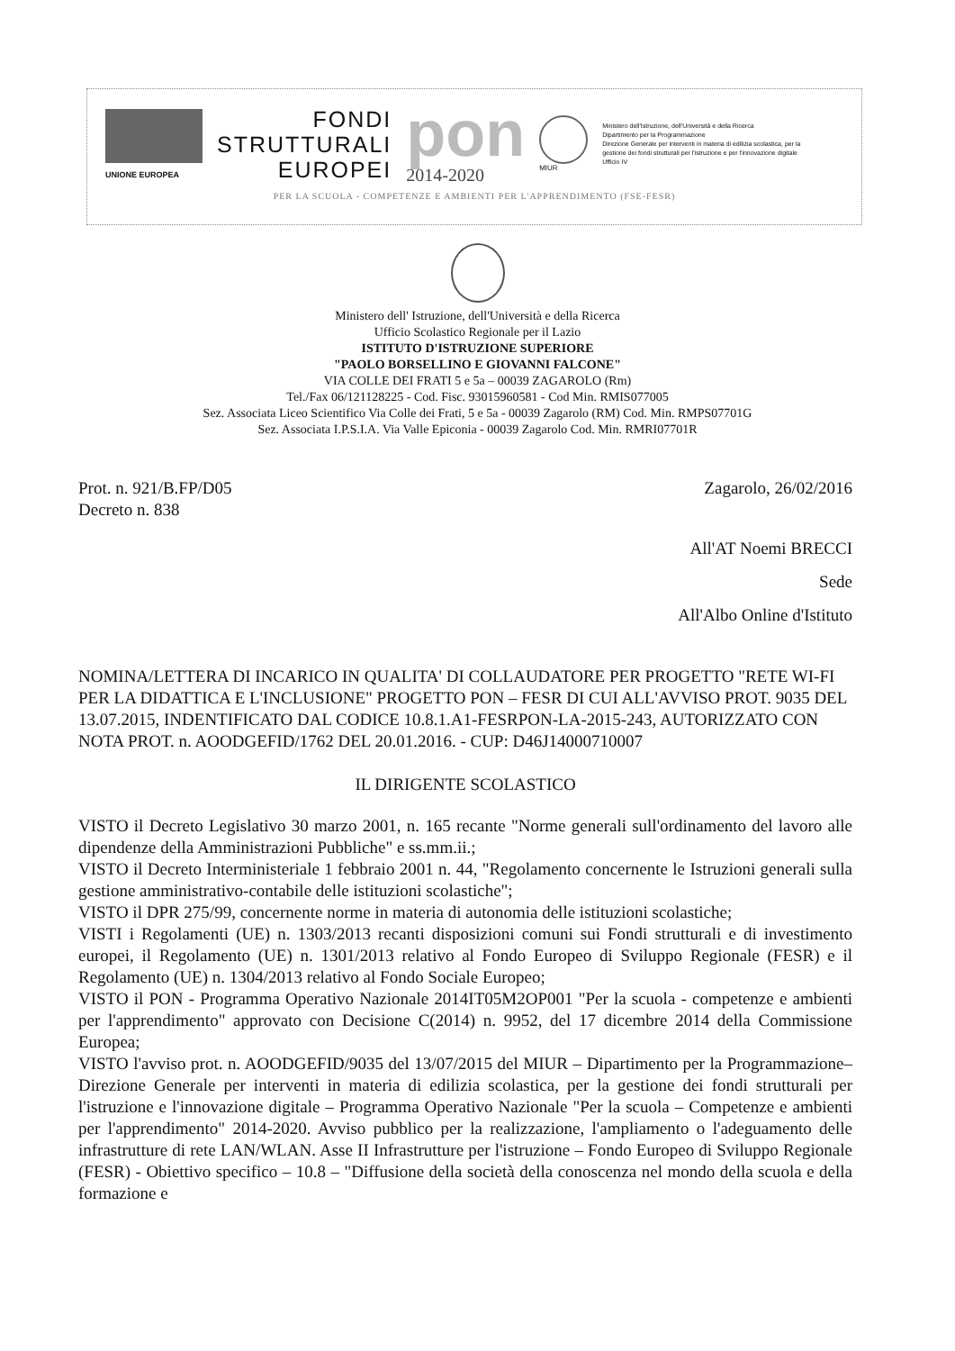UNIONE EUROPEA
FONDI
STRUTTURALI
EUROPEI
pon
2014-2020
MIUR
Ministero dell'Istruzione, dell'Università e della Ricerca
Dipartimento per la Programmazione
Direzione Generale per interventi in materia di edilizia scolastica, per la gestione dei fondi strutturali per l'istruzione e per l'innovazione digitale
Ufficio IV
PER LA SCUOLA - COMPETENZE E AMBIENTI PER L'APPRENDIMENTO (FSE-FESR)
Ministero dell' Istruzione, dell'Università e della Ricerca
Ufficio Scolastico Regionale per il Lazio
ISTITUTO D'ISTRUZIONE SUPERIORE
"PAOLO BORSELLINO E GIOVANNI FALCONE"
VIA COLLE DEI FRATI 5 e 5a – 00039 ZAGAROLO (Rm)
Tel./Fax 06/121128225 - Cod. Fisc. 93015960581 - Cod Min. RMIS077005
Sez. Associata Liceo Scientifico Via Colle dei Frati, 5 e 5a - 00039 Zagarolo (RM) Cod. Min. RMPS07701G
Sez. Associata I.P.S.I.A. Via Valle Epiconia - 00039 Zagarolo Cod. Min. RMRI07701R
Prot. n. 921/B.FP/D05
Decreto n. 838
Zagarolo, 26/02/2016
All'AT Noemi BRECCI
Sede
All'Albo Online d'Istituto
NOMINA/LETTERA DI INCARICO IN QUALITA' DI COLLAUDATORE PER PROGETTO "RETE WI-FI PER LA DIDATTICA E L'INCLUSIONE" PROGETTO PON – FESR DI CUI ALL'AVVISO PROT. 9035 DEL 13.07.2015, INDENTIFICATO DAL CODICE 10.8.1.A1-FESRPON-LA-2015-243, AUTORIZZATO CON NOTA PROT. n. AOODGEFID/1762 DEL 20.01.2016. - CUP: D46J14000710007
IL DIRIGENTE SCOLASTICO
VISTO il Decreto Legislativo 30 marzo 2001, n. 165 recante "Norme generali sull'ordinamento del lavoro alle dipendenze della Amministrazioni Pubbliche" e ss.mm.ii.;
VISTO il Decreto Interministeriale 1 febbraio 2001 n. 44, "Regolamento concernente le Istruzioni generali sulla gestione amministrativo-contabile delle istituzioni scolastiche";
VISTO il DPR 275/99, concernente norme in materia di autonomia delle istituzioni scolastiche;
VISTI i Regolamenti (UE) n. 1303/2013 recanti disposizioni comuni sui Fondi strutturali e di investimento europei, il Regolamento (UE) n. 1301/2013 relativo al Fondo Europeo di Sviluppo Regionale (FESR) e il Regolamento (UE) n. 1304/2013 relativo al Fondo Sociale Europeo;
VISTO il PON - Programma Operativo Nazionale 2014IT05M2OP001 "Per la scuola - competenze e ambienti per l'apprendimento" approvato con Decisione C(2014) n. 9952, del 17 dicembre 2014 della Commissione Europea;
VISTO l'avviso prot. n. AOODGEFID/9035 del 13/07/2015 del MIUR – Dipartimento per la Programmazione– Direzione Generale per interventi in materia di edilizia scolastica, per la gestione dei fondi strutturali per l'istruzione e l'innovazione digitale – Programma Operativo Nazionale "Per la scuola – Competenze e ambienti per l'apprendimento" 2014-2020. Avviso pubblico per la realizzazione, l'ampliamento o l'adeguamento delle infrastrutture di rete LAN/WLAN. Asse II Infrastrutture per l'istruzione – Fondo Europeo di Sviluppo Regionale (FESR) - Obiettivo specifico – 10.8 – "Diffusione della società della conoscenza nel mondo della scuola e della formazione e